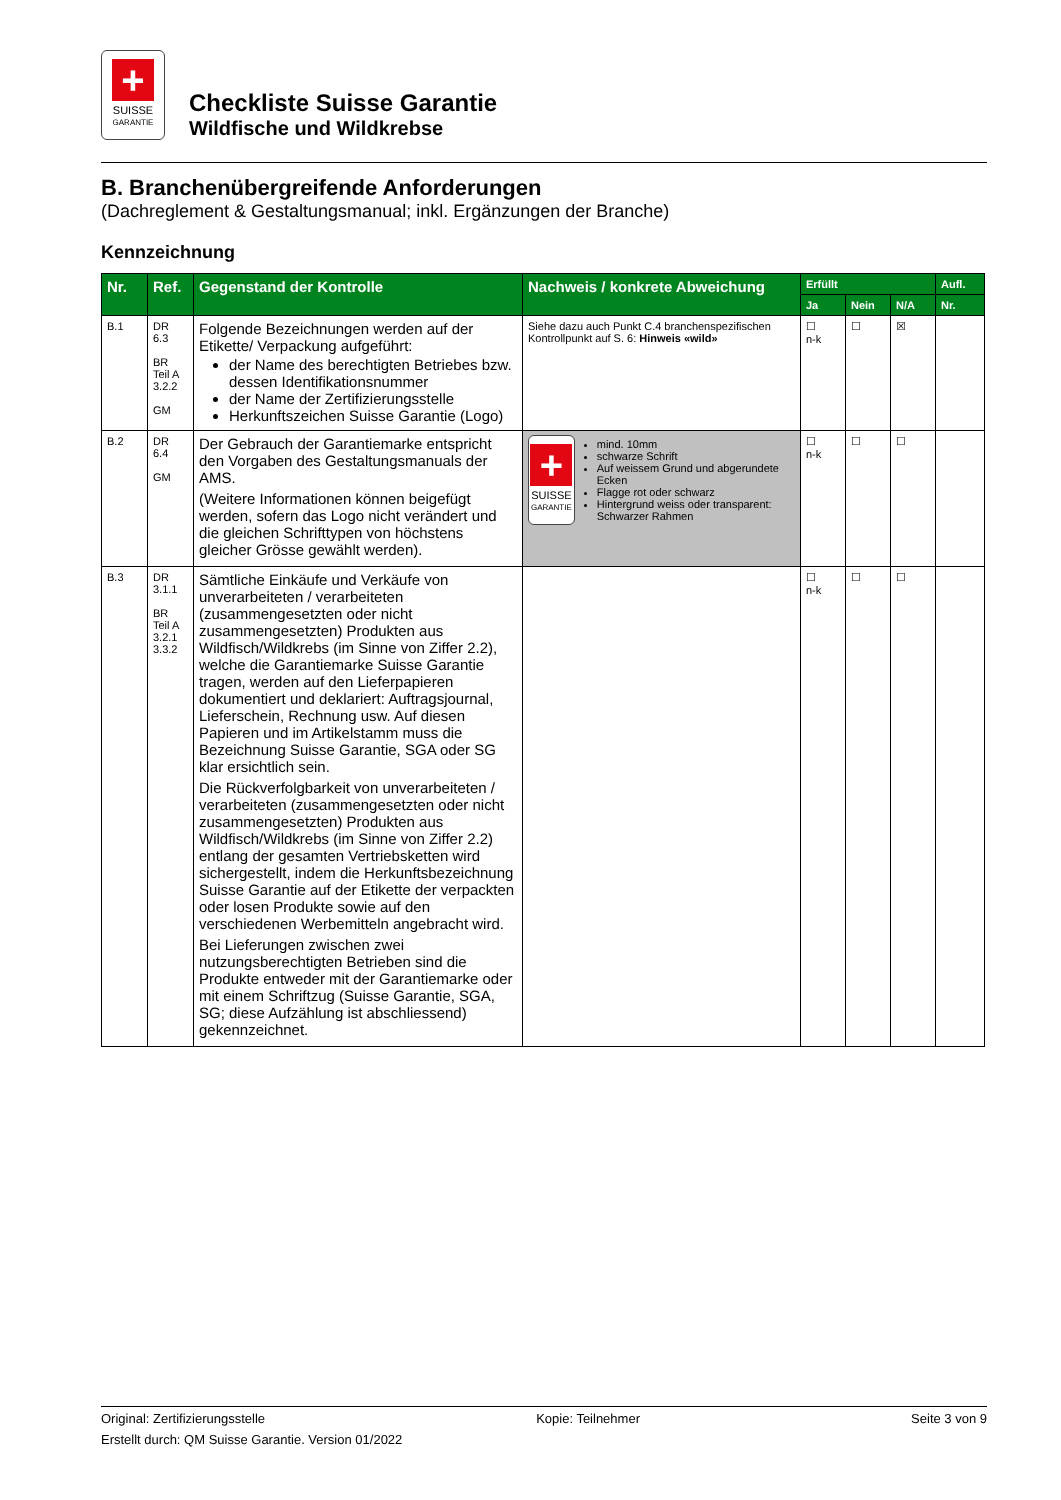+
SUISSE
GARANTIE
Checkliste Suisse Garantie
Wildfische und Wildkrebse
B. Branchenübergreifende Anforderungen
(Dachreglement & Gestaltungsmanual; inkl. Ergänzungen der Branche)
Kennzeichnung
| Nr. | Ref. | Gegenstand der Kontrolle | Nachweis / konkrete Abweichung | Erfüllt | | | Aufl. |
| --- | --- | --- | --- | --- | --- | --- | --- |
| | | | | Ja | Nein | N/A | Nr. |
| B.1 | DR 6.3 BR Teil A 3.2.2 GM | Folgende Bezeichnungen werden auf der Etikette/ Verpackung aufgeführt: der Name des berechtigten Betriebes bzw. dessen Identifikationsnummer der Name der Zertifizierungsstelle Herkunftszeichen Suisse Garantie (Logo) | Siehe dazu auch Punkt C.4 branchenspezifischen Kontrollpunkt auf S. 6: Hinweis «wild» | ☐ n-k | ☐ | ☒ | |
| B.2 | DR 6.4 GM | Der Gebrauch der Garantiemarke entspricht den Vorgaben des Gestaltungsmanuals der AMS. (Weitere Informationen können beigefügt werden, sofern das Logo nicht verändert und die gleichen Schrifttypen von höchstens gleicher Grösse gewählt werden). | + SUISSE GARANTIE mind. 10mm schwarze Schrift Auf weissem Grund und abgerundete Ecken Flagge rot oder schwarz Hintergrund weiss oder transparent: Schwarzer Rahmen | ☐ n-k | ☐ | ☐ | |
| B.3 | DR 3.1.1 BR Teil A 3.2.1 3.3.2 | Sämtliche Einkäufe und Verkäufe von unverarbeiteten / verarbeiteten (zusammengesetzten oder nicht zusammengesetzten) Produkten aus Wildfisch/Wildkrebs (im Sinne von Ziffer 2.2), welche die Garantiemarke Suisse Garantie tragen, werden auf den Lieferpapieren dokumentiert und deklariert: Auftragsjournal, Lieferschein, Rechnung usw. Auf diesen Papieren und im Artikelstamm muss die Bezeichnung Suisse Garantie, SGA oder SG klar ersichtlich sein. Die Rückverfolgbarkeit von unverarbeiteten / verarbeiteten (zusammengesetzten oder nicht zusammengesetzten) Produkten aus Wildfisch/Wildkrebs (im Sinne von Ziffer 2.2) entlang der gesamten Vertriebsketten wird sichergestellt, indem die Herkunftsbezeichnung Suisse Garantie auf der Etikette der verpackten oder losen Produkte sowie auf den verschiedenen Werbemitteln angebracht wird. Bei Lieferungen zwischen zwei nutzungsberechtigten Betrieben sind die Produkte entweder mit der Garantiemarke oder mit einem Schriftzug (Suisse Garantie, SGA, SG; diese Aufzählung ist abschliessend) gekennzeichnet. | | ☐ n-k | ☐ | ☐ | |
Original: Zertifizierungsstelle Kopie: Teilnehmer Seite 3 von 9
Erstellt durch: QM Suisse Garantie. Version 01/2022